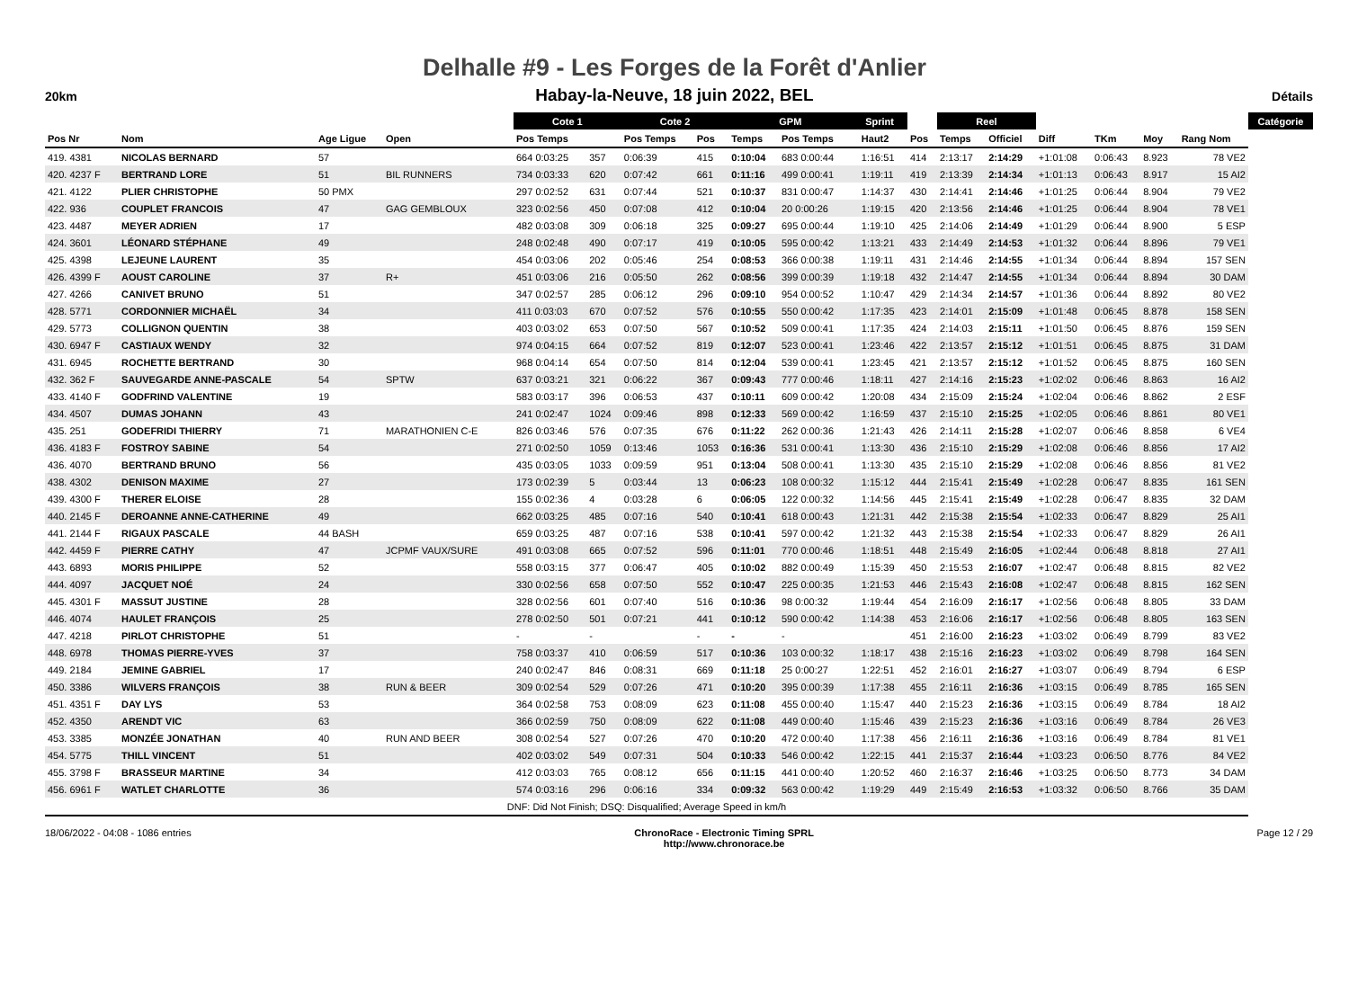Delhalle #9 - Les Forges de la Forêt d'Anlier
20km
Habay-la-Neuve, 18 juin 2022, BEL
Détails
| | | | | | Cote 1 | | Cote 2 | | GPM | | Sprint | | | Reel | | | | | | Catégorie |
| --- | --- | --- | --- | --- | --- | --- | --- | --- | --- | --- | --- | --- | --- | --- | --- | --- | --- | --- | --- | --- |
| Pos Nr | Nom | Age Ligue | Open | | Pos Temps | | Pos Temps | Pos | Temps | Pos Temps | | Haut2 | Pos | Temps | Officiel | Diff | TKm | Moy | Rang Nom | |
| 419. 4381 | NICOLAS BERNARD | 57 | | | 664 0:03:25 | 357 | 0:06:39 | 415 | 0:10:04 | 683 0:00:44 | | 1:16:51 | 414 | 2:13:17 | 2:14:29 | +1:01:08 | 0:06:43 | 8.923 | 78 VE2 | |
| 420. 4237 F | BERTRAND LORE | 51 | BIL RUNNERS | | 734 0:03:33 | 620 | 0:07:42 | 661 | 0:11:16 | 499 0:00:41 | | 1:19:11 | 419 | 2:13:39 | 2:14:34 | +1:01:13 | 0:06:43 | 8.917 | 15 AI2 | |
| 421. 4122 | PLIER CHRISTOPHE | 50 PMX | | | 297 0:02:52 | 631 | 0:07:44 | 521 | 0:10:37 | 831 0:00:47 | | 1:14:37 | 430 | 2:14:41 | 2:14:46 | +1:01:25 | 0:06:44 | 8.904 | 79 VE2 | |
| 422. 936 | COUPLET FRANCOIS | 47 | GAG GEMBLOUX | | 323 0:02:56 | 450 | 0:07:08 | 412 | 0:10:04 | 20 0:00:26 | | 1:19:15 | 420 | 2:13:56 | 2:14:46 | +1:01:25 | 0:06:44 | 8.904 | 78 VE1 | |
| 423. 4487 | MEYER ADRIEN | 17 | | | 482 0:03:08 | 309 | 0:06:18 | 325 | 0:09:27 | 695 0:00:44 | | 1:19:10 | 425 | 2:14:06 | 2:14:49 | +1:01:29 | 0:06:44 | 8.900 | 5 ESP | |
| 424. 3601 | LÉONARD STÉPHANE | 49 | | | 248 0:02:48 | 490 | 0:07:17 | 419 | 0:10:05 | 595 0:00:42 | | 1:13:21 | 433 | 2:14:49 | 2:14:53 | +1:01:32 | 0:06:44 | 8.896 | 79 VE1 | |
| 425. 4398 | LEJEUNE LAURENT | 35 | | | 454 0:03:06 | 202 | 0:05:46 | 254 | 0:08:53 | 366 0:00:38 | | 1:19:11 | 431 | 2:14:46 | 2:14:55 | +1:01:34 | 0:06:44 | 8.894 | 157 SEN | |
| 426. 4399 F | AOUST CAROLINE | 37 | R+ | | 451 0:03:06 | 216 | 0:05:50 | 262 | 0:08:56 | 399 0:00:39 | | 1:19:18 | 432 | 2:14:47 | 2:14:55 | +1:01:34 | 0:06:44 | 8.894 | 30 DAM | |
| 427. 4266 | CANIVET BRUNO | 51 | | | 347 0:02:57 | 285 | 0:06:12 | 296 | 0:09:10 | 954 0:00:52 | | 1:10:47 | 429 | 2:14:34 | 2:14:57 | +1:01:36 | 0:06:44 | 8.892 | 80 VE2 | |
| 428. 5771 | CORDONNIER MICHAËL | 34 | | | 411 0:03:03 | 670 | 0:07:52 | 576 | 0:10:55 | 550 0:00:42 | | 1:17:35 | 423 | 2:14:01 | 2:15:09 | +1:01:48 | 0:06:45 | 8.878 | 158 SEN | |
| 429. 5773 | COLLIGNON QUENTIN | 38 | | | 403 0:03:02 | 653 | 0:07:50 | 567 | 0:10:52 | 509 0:00:41 | | 1:17:35 | 424 | 2:14:03 | 2:15:11 | +1:01:50 | 0:06:45 | 8.876 | 159 SEN | |
| 430. 6947 F | CASTIAUX WENDY | 32 | | | 974 0:04:15 | 664 | 0:07:52 | 819 | 0:12:07 | 523 0:00:41 | | 1:23:46 | 422 | 2:13:57 | 2:15:12 | +1:01:51 | 0:06:45 | 8.875 | 31 DAM | |
| 431. 6945 | ROCHETTE BERTRAND | 30 | | | 968 0:04:14 | 654 | 0:07:50 | 814 | 0:12:04 | 539 0:00:41 | | 1:23:45 | 421 | 2:13:57 | 2:15:12 | +1:01:52 | 0:06:45 | 8.875 | 160 SEN | |
| 432. 362 F | SAUVEGARDE ANNE-PASCALE | 54 | SPTW | | 637 0:03:21 | 321 | 0:06:22 | 367 | 0:09:43 | 777 0:00:46 | | 1:18:11 | 427 | 2:14:16 | 2:15:23 | +1:02:02 | 0:06:46 | 8.863 | 16 AI2 | |
| 433. 4140 F | GODFRIND VALENTINE | 19 | | | 583 0:03:17 | 396 | 0:06:53 | 437 | 0:10:11 | 609 0:00:42 | | 1:20:08 | 434 | 2:15:09 | 2:15:24 | +1:02:04 | 0:06:46 | 8.862 | 2 ESF | |
| 434. 4507 | DUMAS JOHANN | 43 | | | 241 0:02:47 | 1024 | 0:09:46 | 898 | 0:12:33 | 569 0:00:42 | | 1:16:59 | 437 | 2:15:10 | 2:15:25 | +1:02:05 | 0:06:46 | 8.861 | 80 VE1 | |
| 435. 251 | GODEFRIDI THIERRY | 71 | MARATHONIEN C-E | | 826 0:03:46 | 576 | 0:07:35 | 676 | 0:11:22 | 262 0:00:36 | | 1:21:43 | 426 | 2:14:11 | 2:15:28 | +1:02:07 | 0:06:46 | 8.858 | 6 VE4 | |
| 436. 4183 F | FOSTROY SABINE | 54 | | | 271 0:02:50 | 1059 | 0:13:46 | 1053 | 0:16:36 | 531 0:00:41 | | 1:13:30 | 436 | 2:15:10 | 2:15:29 | +1:02:08 | 0:06:46 | 8.856 | 17 AI2 | |
| 436. 4070 | BERTRAND BRUNO | 56 | | | 435 0:03:05 | 1033 | 0:09:59 | 951 | 0:13:04 | 508 0:00:41 | | 1:13:30 | 435 | 2:15:10 | 2:15:29 | +1:02:08 | 0:06:46 | 8.856 | 81 VE2 | |
| 438. 4302 | DENISON MAXIME | 27 | | | 173 0:02:39 | 5 | 0:03:44 | 13 | 0:06:23 | 108 0:00:32 | | 1:15:12 | 444 | 2:15:41 | 2:15:49 | +1:02:28 | 0:06:47 | 8.835 | 161 SEN | |
| 439. 4300 F | THERER ELOISE | 28 | | | 155 0:02:36 | 4 | 0:03:28 | 6 | 0:06:05 | 122 0:00:32 | | 1:14:56 | 445 | 2:15:41 | 2:15:49 | +1:02:28 | 0:06:47 | 8.835 | 32 DAM | |
| 440. 2145 F | DEROANNE ANNE-CATHERINE | 49 | | | 662 0:03:25 | 485 | 0:07:16 | 540 | 0:10:41 | 618 0:00:43 | | 1:21:31 | 442 | 2:15:38 | 2:15:54 | +1:02:33 | 0:06:47 | 8.829 | 25 AI1 | |
| 441. 2144 F | RIGAUX PASCALE | 44 BASH | | | 659 0:03:25 | 487 | 0:07:16 | 538 | 0:10:41 | 597 0:00:42 | | 1:21:32 | 443 | 2:15:38 | 2:15:54 | +1:02:33 | 0:06:47 | 8.829 | 26 AI1 | |
| 442. 4459 F | PIERRE CATHY | 47 | JCPMF VAUX/SURE | | 491 0:03:08 | 665 | 0:07:52 | 596 | 0:11:01 | 770 0:00:46 | | 1:18:51 | 448 | 2:15:49 | 2:16:05 | +1:02:44 | 0:06:48 | 8.818 | 27 AI1 | |
| 443. 6893 | MORIS PHILIPPE | 52 | | | 558 0:03:15 | 377 | 0:06:47 | 405 | 0:10:02 | 882 0:00:49 | | 1:15:39 | 450 | 2:15:53 | 2:16:07 | +1:02:47 | 0:06:48 | 8.815 | 82 VE2 | |
| 444. 4097 | JACQUET NOÉ | 24 | | | 330 0:02:56 | 658 | 0:07:50 | 552 | 0:10:47 | 225 0:00:35 | | 1:21:53 | 446 | 2:15:43 | 2:16:08 | +1:02:47 | 0:06:48 | 8.815 | 162 SEN | |
| 445. 4301 F | MASSUT JUSTINE | 28 | | | 328 0:02:56 | 601 | 0:07:40 | 516 | 0:10:36 | 98 0:00:32 | | 1:19:44 | 454 | 2:16:09 | 2:16:17 | +1:02:56 | 0:06:48 | 8.805 | 33 DAM | |
| 446. 4074 | HAULET FRANÇOIS | 25 | | | 278 0:02:50 | 501 | 0:07:21 | 441 | 0:10:12 | 590 0:00:42 | | 1:14:38 | 453 | 2:16:06 | 2:16:17 | +1:02:56 | 0:06:48 | 8.805 | 163 SEN | |
| 447. 4218 | PIRLOT CHRISTOPHE | 51 | | | - | - | | - | - | - | | | 451 | 2:16:00 | 2:16:23 | +1:03:02 | 0:06:49 | 8.799 | 83 VE2 | |
| 448. 6978 | THOMAS PIERRE-YVES | 37 | | | 758 0:03:37 | 410 | 0:06:59 | 517 | 0:10:36 | 103 0:00:32 | | 1:18:17 | 438 | 2:15:16 | 2:16:23 | +1:03:02 | 0:06:49 | 8.798 | 164 SEN | |
| 449. 2184 | JEMINE GABRIEL | 17 | | | 240 0:02:47 | 846 | 0:08:31 | 669 | 0:11:18 | 25 0:00:27 | | 1:22:51 | 452 | 2:16:01 | 2:16:27 | +1:03:07 | 0:06:49 | 8.794 | 6 ESP | |
| 450. 3386 | WILVERS FRANÇOIS | 38 | RUN & BEER | | 309 0:02:54 | 529 | 0:07:26 | 471 | 0:10:20 | 395 0:00:39 | | 1:17:38 | 455 | 2:16:11 | 2:16:36 | +1:03:15 | 0:06:49 | 8.785 | 165 SEN | |
| 451. 4351 F | DAY LYS | 53 | | | 364 0:02:58 | 753 | 0:08:09 | 623 | 0:11:08 | 455 0:00:40 | | 1:15:47 | 440 | 2:15:23 | 2:16:36 | +1:03:15 | 0:06:49 | 8.784 | 18 AI2 | |
| 452. 4350 | ARENDT VIC | 63 | | | 366 0:02:59 | 750 | 0:08:09 | 622 | 0:11:08 | 449 0:00:40 | | 1:15:46 | 439 | 2:15:23 | 2:16:36 | +1:03:16 | 0:06:49 | 8.784 | 26 VE3 | |
| 453. 3385 | MONZÉE JONATHAN | 40 | RUN AND BEER | | 308 0:02:54 | 527 | 0:07:26 | 470 | 0:10:20 | 472 0:00:40 | | 1:17:38 | 456 | 2:16:11 | 2:16:36 | +1:03:16 | 0:06:49 | 8.784 | 81 VE1 | |
| 454. 5775 | THILL VINCENT | 51 | | | 402 0:03:02 | 549 | 0:07:31 | 504 | 0:10:33 | 546 0:00:42 | | 1:22:15 | 441 | 2:15:37 | 2:16:44 | +1:03:23 | 0:06:50 | 8.776 | 84 VE2 | |
| 455. 3798 F | BRASSEUR MARTINE | 34 | | | 412 0:03:03 | 765 | 0:08:12 | 656 | 0:11:15 | 441 0:00:40 | | 1:20:52 | 460 | 2:16:37 | 2:16:46 | +1:03:25 | 0:06:50 | 8.773 | 34 DAM | |
| 456. 6961 F | WATLET CHARLOTTE | 36 | | | 574 0:03:16 | 296 | 0:06:16 | 334 | 0:09:32 | 563 0:00:42 | | 1:19:29 | 449 | 2:15:49 | 2:16:53 | +1:03:32 | 0:06:50 | 8.766 | 35 DAM | |
| DNF: Did Not Finish; DSQ: Disqualified; Average Speed in km/h | | | | | | | | | | | | | | | | | | | | |
18/06/2022 - 04:08 - 1086 entries ChronoRace - Electronic Timing SPRL
http://www.chronorace.be Page 12 / 29